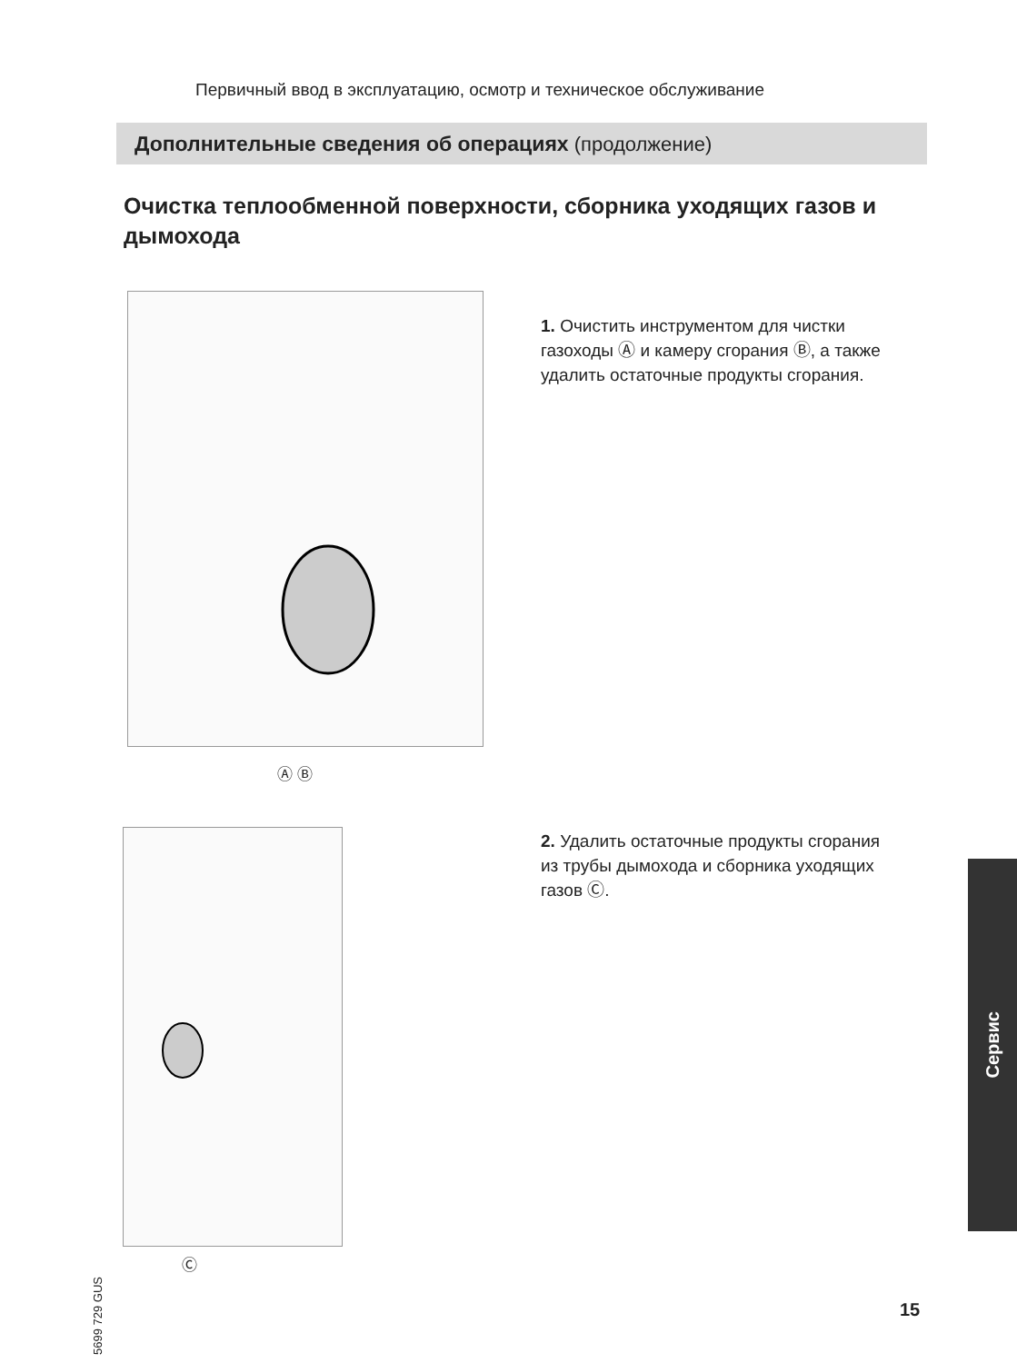Первичный ввод в эксплуатацию, осмотр и техническое обслуживание
Дополнительные сведения об операциях (продолжение)
Очистка теплообменной поверхности, сборника уходящих газов и дымохода
Ⓐ Ⓑ
1. Очистить инструментом для чистки газоходы Ⓐ и камеру сгорания Ⓑ, а также удалить остаточные продукты сгорания.
Ⓒ
2. Удалить остаточные продукты сгорания из трубы дымохода и сборника уходящих газов Ⓒ.
Сервис
5699 729 GUS
15